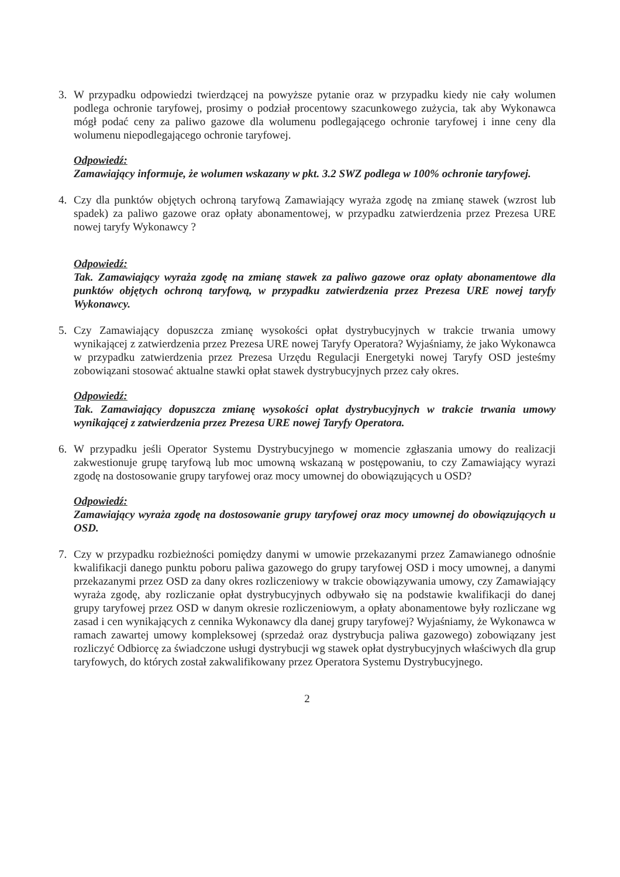3. W przypadku odpowiedzi twierdzącej na powyższe pytanie oraz w przypadku kiedy nie cały wolumen podlega ochronie taryfowej, prosimy o podział procentowy szacunkowego zużycia, tak aby Wykonawca mógł podać ceny za paliwo gazowe dla wolumenu podlegającego ochronie taryfowej i inne ceny dla wolumenu niepodlegającego ochronie taryfowej.
Odpowiedź:
Zamawiający informuje, że wolumen wskazany w pkt. 3.2 SWZ podlega w 100% ochronie taryfowej.
4. Czy dla punktów objętych ochroną taryfową Zamawiający wyraża zgodę na zmianę stawek (wzrost lub spadek) za paliwo gazowe oraz opłaty abonamentowej, w przypadku zatwierdzenia przez Prezesa URE nowej taryfy Wykonawcy ?
Odpowiedź:
Tak. Zamawiający wyraża zgodę na zmianę stawek za paliwo gazowe oraz opłaty abonamentowe dla punktów objętych ochroną taryfową, w przypadku zatwierdzenia przez Prezesa URE nowej taryfy Wykonawcy.
5. Czy Zamawiający dopuszcza zmianę wysokości opłat dystrybucyjnych w trakcie trwania umowy wynikającej z zatwierdzenia przez Prezesa URE nowej Taryfy Operatora? Wyjaśniamy, że jako Wykonawca w przypadku zatwierdzenia przez Prezesa Urzędu Regulacji Energetyki nowej Taryfy OSD jesteśmy zobowiązani stosować aktualne stawki opłat stawek dystrybucyjnych przez cały okres.
Odpowiedź:
Tak. Zamawiający dopuszcza zmianę wysokości opłat dystrybucyjnych w trakcie trwania umowy wynikającej z zatwierdzenia przez Prezesa URE nowej Taryfy Operatora.
6. W przypadku jeśli Operator Systemu Dystrybucyjnego w momencie zgłaszania umowy do realizacji zakwestionuje grupę taryfową lub moc umowną wskazaną w postępowaniu, to czy Zamawiający wyrazi zgodę na dostosowanie grupy taryfowej oraz mocy umownej do obowiązujących u OSD?
Odpowiedź:
Zamawiający wyraża zgodę na dostosowanie grupy taryfowej oraz mocy umownej do obowiązujących u OSD.
7. Czy w przypadku rozbieżności pomiędzy danymi w umowie przekazanymi przez Zamawianego odnośnie kwalifikacji danego punktu poboru paliwa gazowego do grupy taryfowej OSD i mocy umownej, a danymi przekazanymi przez OSD za dany okres rozliczeniowy w trakcie obowiązywania umowy, czy Zamawiający wyraża zgodę, aby rozliczanie opłat dystrybucyjnych odbywało się na podstawie kwalifikacji do danej grupy taryfowej przez OSD w danym okresie rozliczeniowym, a opłaty abonamentowe były rozliczane wg zasad i cen wynikających z cennika Wykonawcy dla danej grupy taryfowej? Wyjaśniamy, że Wykonawca w ramach zawartej umowy kompleksowej (sprzedaż oraz dystrybucja paliwa gazowego) zobowiązany jest rozliczyć Odbiorcę za świadczone usługi dystrybucji wg stawek opłat dystrybucyjnych właściwych dla grup taryfowych, do których został zakwalifikowany przez Operatora Systemu Dystrybucyjnego.
2